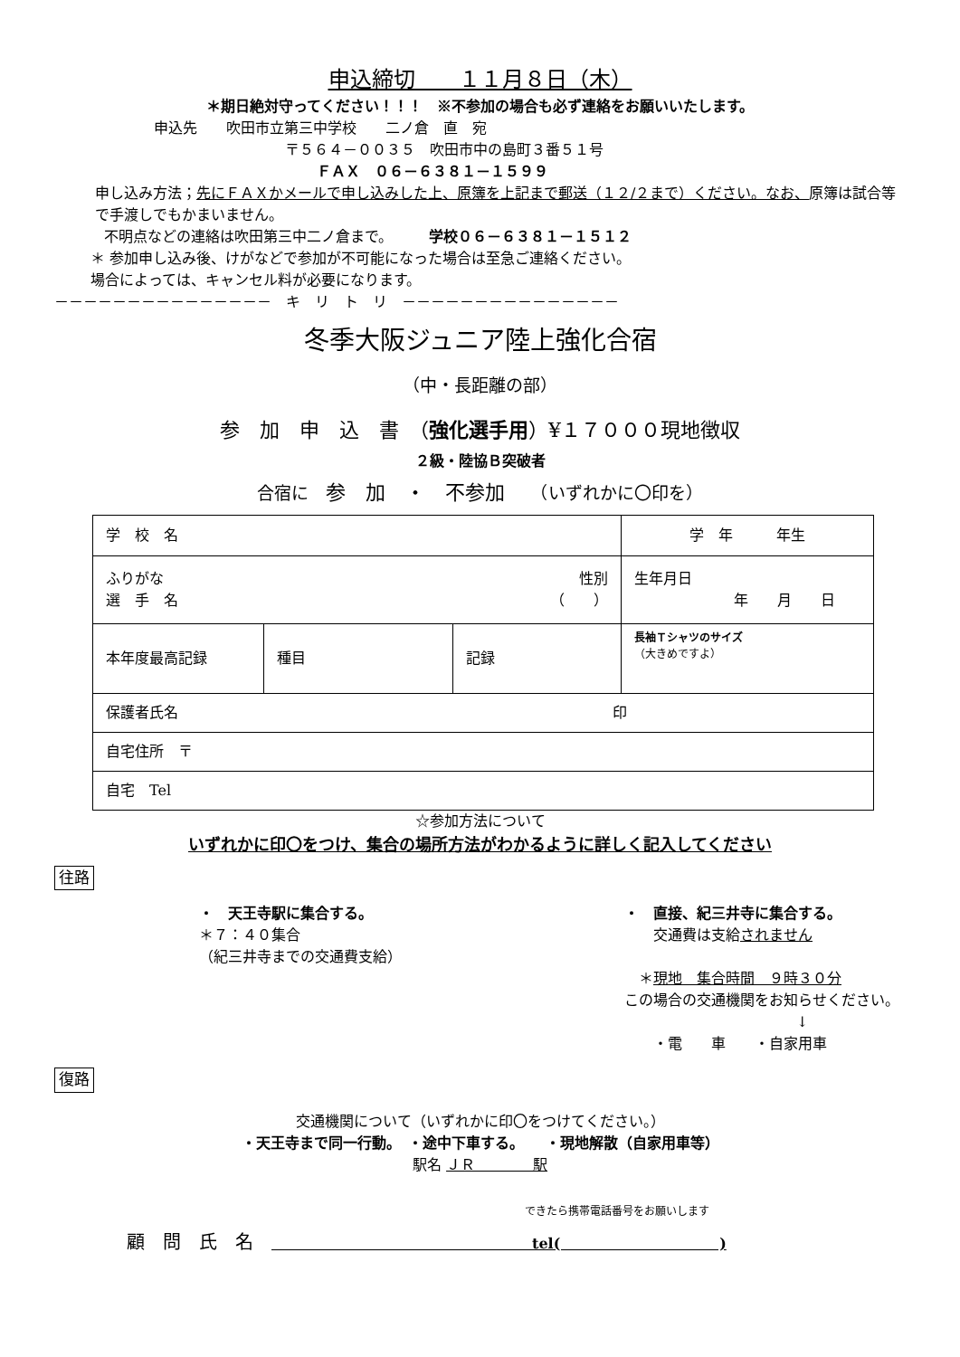申込締切　　１１月８日（木）
＊期日絶対守ってください！！！　※不参加の場合も必ず連絡をお願いいたします。
申込先　　吹田市立第三中学校　　二ノ倉　直　宛
〒５６４－００３５　吹田市中の島町３番５１号
ＦＡＸ　０６－６３８１－１５９９
申し込み方法；先にＦＡＸかメールで申し込みした上、原簿を上記まで郵送（１２/２まで）ください。なお、原簿は試合等で手渡しでもかまいません。
不明点などの連絡は吹田第三中二ノ倉まで。　　　学校０６－６３８１－１５１２
＊ 参加申し込み後、けがなどで参加が不可能になった場合は至急ご連絡ください。
場合によっては、キャンセル料が必要になります。
－－－－－－－－－－－－－－－　キ　リ　ト　リ　－－－－－－－－－－－－－－－
冬季大阪ジュニア陸上強化合宿
（中・長距離の部）
参　加　申　込　書　（強化選手用）¥１７０００現地徴収
２級・陸協Ｂ突破者
合宿に　参　加　・　不参加　　（いずれかに〇印を）
| 学 校 名 | | | 学 年 年生 |
| ふりがな 性別 選 手 名 （ ） | | | 生年月日 年 月 日 |
| 本年度最高記録 | 種目 | 記録 | 長袖Ｔシャツのサイズ （大きめですよ） |
| 保護者氏名 印 | | | |
| 自宅住所 〒 | | | |
| 自宅 Tel | | | |
☆参加方法について
いずれかに印〇をつけ、集合の場所方法がわかるように詳しく記入してください
往路
・　天王寺駅に集合する。
＊７：４０集合
（紀三井寺までの交通費支給）
・　直接、紀三井寺に集合する。
　　交通費は支給されません
　＊現地　集合時間　９時３０分
この場合の交通機関をお知らせください。
↓
　　・電　　車　　・自家用車
復路
交通機関について（いずれかに印〇をつけてください。）
・天王寺まで同一行動。　・途中下車する。　　・現地解散（自家用車等）
駅名 ＪＲ　　　　駅
できたら携帯電話番号をお願いします
顧　問　氏　名　　　　　　　　　　　　　　　　　　　tel(　　　　　　　　　　　)